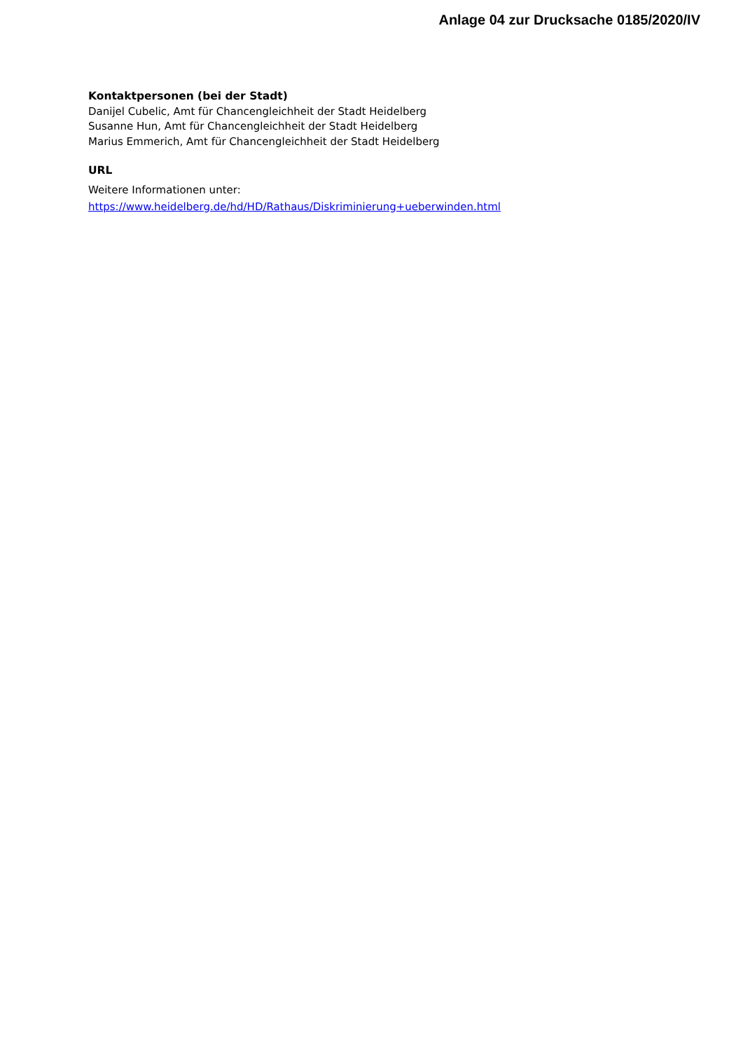Anlage 04 zur Drucksache 0185/2020/IV
Kontaktpersonen (bei der Stadt)
Danijel Cubelic, Amt für Chancengleichheit der Stadt Heidelberg
Susanne Hun, Amt für Chancengleichheit der Stadt Heidelberg
Marius Emmerich, Amt für Chancengleichheit der Stadt Heidelberg
URL
Weitere Informationen unter:
https://www.heidelberg.de/hd/HD/Rathaus/Diskriminierung+ueberwinden.html